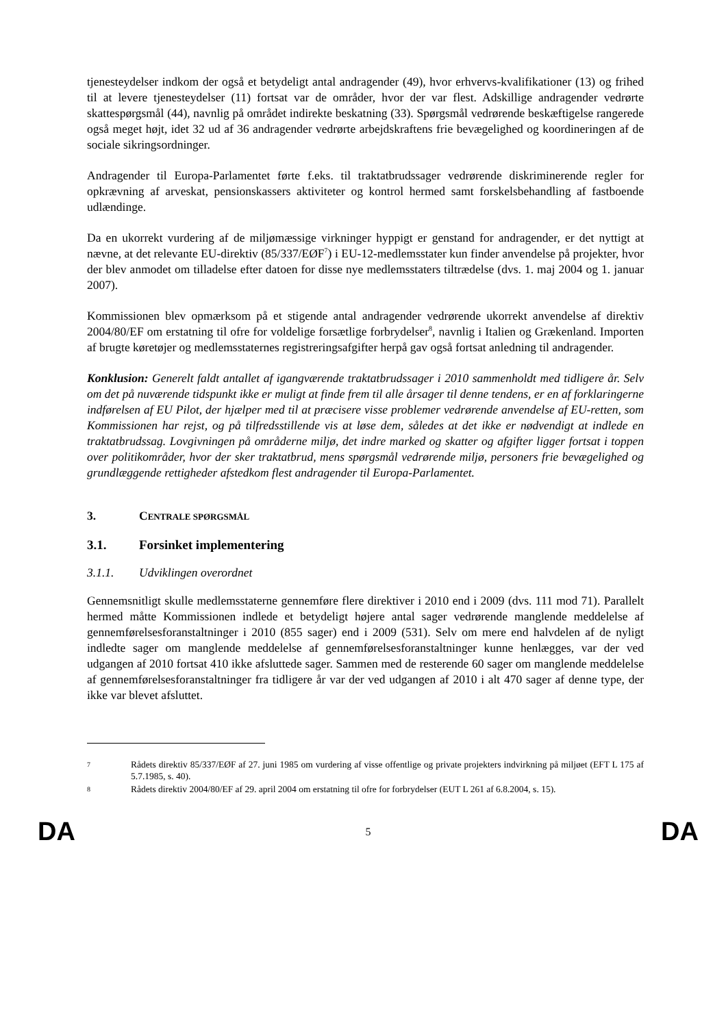tjenesteydelser indkom der også et betydeligt antal andragender (49), hvor erhvervs-kvalifikationer (13) og frihed til at levere tjenesteydelser (11) fortsat var de områder, hvor der var flest. Adskillige andragender vedrørte skattespørgsmål (44), navnlig på området indirekte beskatning (33). Spørgsmål vedrørende beskæftigelse rangerede også meget højt, idet 32 ud af 36 andragender vedrørte arbejdskraftens frie bevægelighed og koordineringen af de sociale sikringsordninger.
Andragender til Europa-Parlamentet førte f.eks. til traktatbrudssager vedrørende diskriminerende regler for opkrævning af arveskat, pensionskassers aktiviteter og kontrol hermed samt forskelsbehandling af fastboende udlændinge.
Da en ukorrekt vurdering af de miljømæssige virkninger hyppigt er genstand for andragender, er det nyttigt at nævne, at det relevante EU-direktiv (85/337/EØF<sup>7</sup>) i EU-12-medlemsstater kun finder anvendelse på projekter, hvor der blev anmodet om tilladelse efter datoen for disse nye medlemsstaters tiltrædelse (dvs. 1. maj 2004 og 1. januar 2007).
Kommissionen blev opmærksom på et stigende antal andragender vedrørende ukorrekt anvendelse af direktiv 2004/80/EF om erstatning til ofre for voldelige forsætlige forbrydelser<sup>8</sup>, navnlig i Italien og Grækenland. Importen af brugte køretøjer og medlemsstaternes registreringsafgifter herpå gav også fortsat anledning til andragender.
Konklusion: Generelt faldt antallet af igangværende traktatbrudssager i 2010 sammenholdt med tidligere år. Selv om det på nuværende tidspunkt ikke er muligt at finde frem til alle årsager til denne tendens, er en af forklaringerne indførelsen af EU Pilot, der hjælper med til at præcisere visse problemer vedrørende anvendelse af EU-retten, som Kommissionen har rejst, og på tilfredsstillende vis at løse dem, således at det ikke er nødvendigt at indlede en traktatbrudssag. Lovgivningen på områderne miljø, det indre marked og skatter og afgifter ligger fortsat i toppen over politikområder, hvor der sker traktatbrud, mens spørgsmål vedrørende miljø, personers frie bevægelighed og grundlæggende rettigheder afstedkom flest andragender til Europa-Parlamentet.
3. CENTRALE SPØRGSMÅL
3.1. Forsinket implementering
3.1.1. Udviklingen overordnet
Gennemsnitligt skulle medlemsstaterne gennemføre flere direktiver i 2010 end i 2009 (dvs. 111 mod 71). Parallelt hermed måtte Kommissionen indlede et betydeligt højere antal sager vedrørende manglende meddelelse af gennemførelsesforanstaltninger i 2010 (855 sager) end i 2009 (531). Selv om mere end halvdelen af de nyligt indledte sager om manglende meddelelse af gennemførelsesforanstaltninger kunne henlægges, var der ved udgangen af 2010 fortsat 410 ikke afsluttede sager. Sammen med de resterende 60 sager om manglende meddelelse af gennemførelsesforanstaltninger fra tidligere år var der ved udgangen af 2010 i alt 470 sager af denne type, der ikke var blevet afsluttet.
7 Rådets direktiv 85/337/EØF af 27. juni 1985 om vurdering af visse offentlige og private projekters indvirkning på miljøet (EFT L 175 af 5.7.1985, s. 40).
8 Rådets direktiv 2004/80/EF af 29. april 2004 om erstatning til ofre for forbrydelser (EUT L 261 af 6.8.2004, s. 15).
DA 5 DA